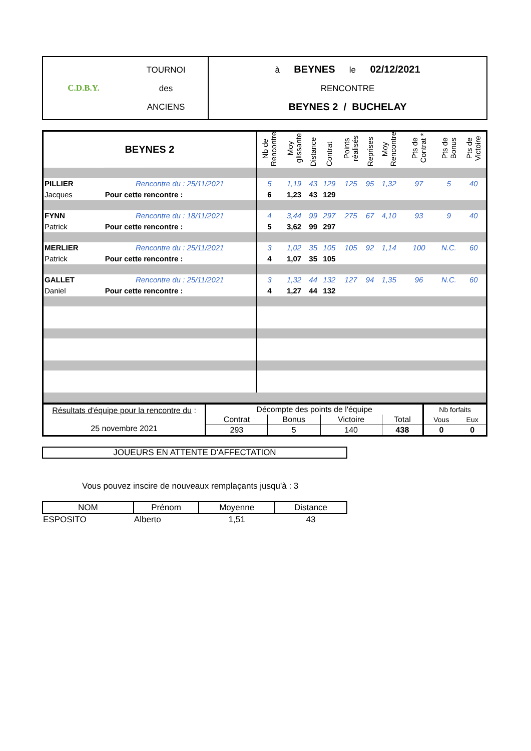| C.D.B.Y. | TOURNOI des ANCIENS | à BEYNES le 02/12/2021 RENCONTRE BEYNES 2 / BUCHELAY |
| BEYNES 2 | | Nb de Rencontre | Moy glissante | Distance | Contrat | Points réalisés | Reprises | Moy Rencontre | Pts de Contrat * | Pts de Bonus | Pts de Victoire |
| PILLIER | Rencontre du : 25/11/2021 | 5 | 1,19 | 43 | 129 | 125 | 95 | 1,32 | 97 | 5 | 40 |
| Jacques | Pour cette rencontre : | 6 | 1,23 | 43 | 129 | | | | | | |
| FYNN | Rencontre du : 18/11/2021 | 4 | 3,44 | 99 | 297 | 275 | 67 | 4,10 | 93 | 9 | 40 |
| Patrick | Pour cette rencontre : | 5 | 3,62 | 99 | 297 | | | | | | |
| MERLIER | Rencontre du : 25/11/2021 | 3 | 1,02 | 35 | 105 | 105 | 92 | 1,14 | 100 | N.C. | 60 |
| Patrick | Pour cette rencontre : | 4 | 1,07 | 35 | 105 | | | | | | |
| GALLET | Rencontre du : 25/11/2021 | 3 | 1,32 | 44 | 132 | 127 | 94 | 1,35 | 96 | N.C. | 60 |
| Daniel | Pour cette rencontre : | 4 | 1,27 | 44 | 132 | | | | | | |
| Résultats d'équipe pour la rencontre du : 25 novembre 2021 | Décompte des points de l'équipe | | | | Nb forfaits | |
| | Contrat | Bonus | Victoire | Total | Vous | Eux |
| | 293 | 5 | 140 | 438 | 0 | 0 |
JOUEURS EN ATTENTE D'AFFECTATION
Vous pouvez inscire de nouveaux remplaçants jusqu'à : 3
| NOM | Prénom | Moyenne | Distance |
| --- | --- | --- | --- |
| ESPOSITO | Alberto | 1,51 | 43 |